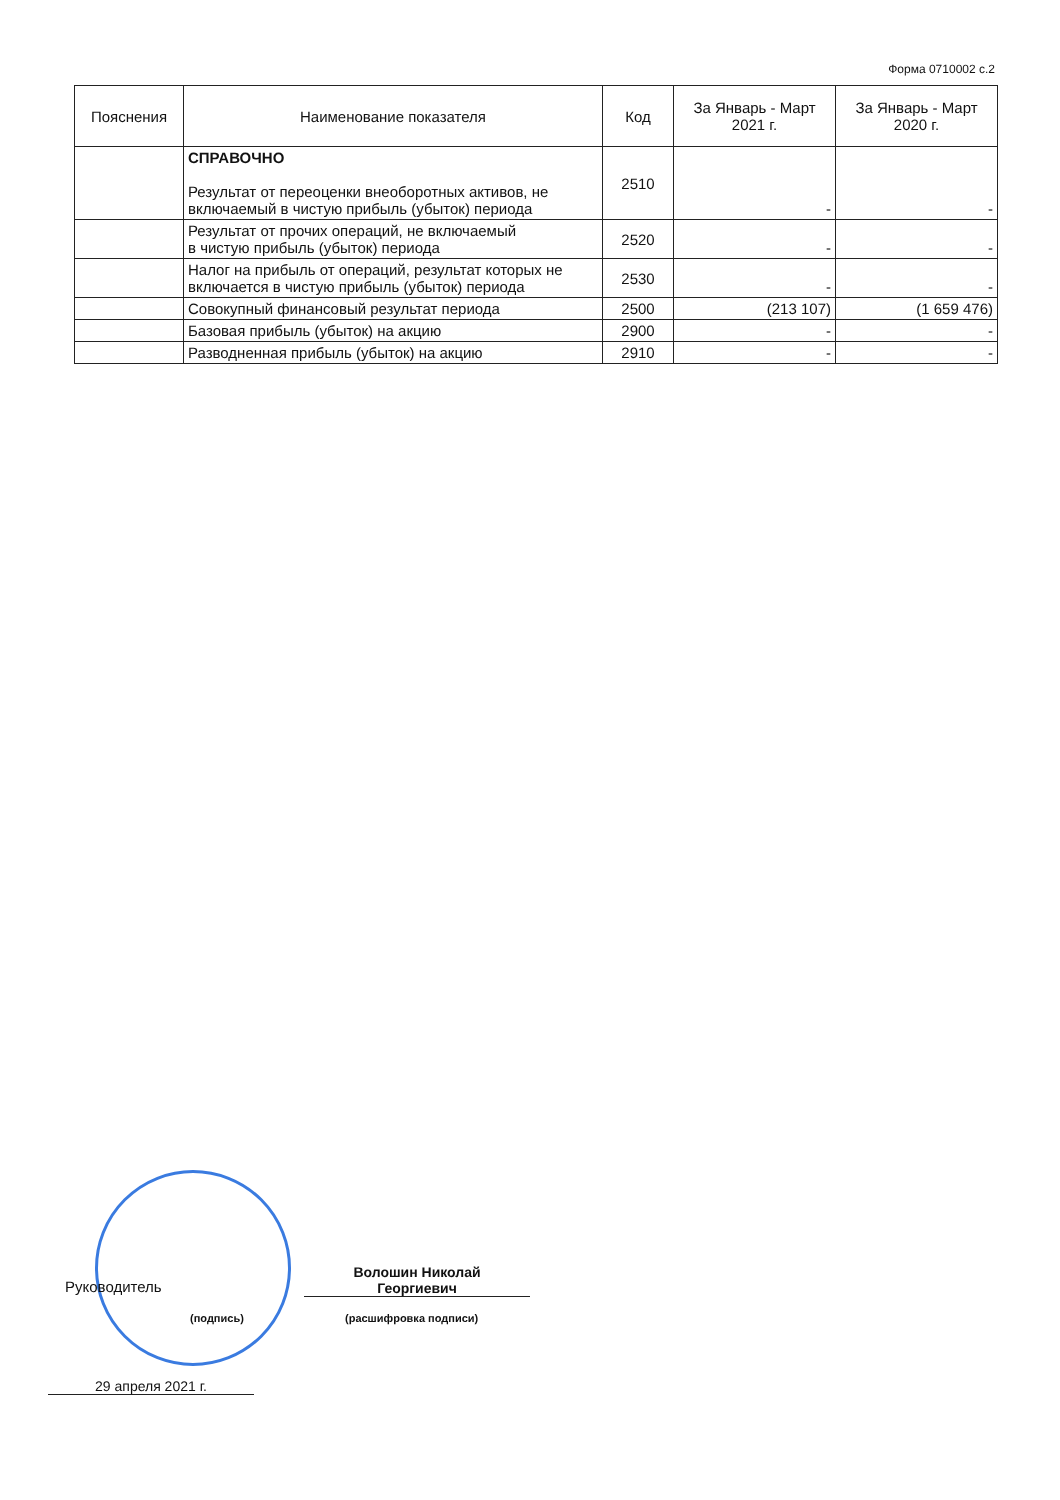Форма 0710002 с.2
| Пояснения | Наименование показателя | Код | За Январь - Март 2021 г. | За Январь - Март 2020 г. |
| --- | --- | --- | --- | --- |
| | СПРАВОЧНО Результат от переоценки внеоборотных активов, не включаемый в чистую прибыль (убыток) периода | 2510 | - | - |
| | Результат от прочих операций, не включаемый в чистую прибыль (убыток) периода | 2520 | - | - |
| | Налог на прибыль от операций, результат которых не включается в чистую прибыль (убыток) периода | 2530 | - | - |
| | Совокупный финансовый результат периода | 2500 | (213 107) | (1 659 476) |
| | Базовая прибыль (убыток) на акцию | 2900 | - | - |
| | Разводненная прибыль (убыток) на акцию | 2910 | - | - |
Руководитель
Волошин Николай
Георгиевич
(подпись) (расшифровка подписи)
29 апреля 2021 г.